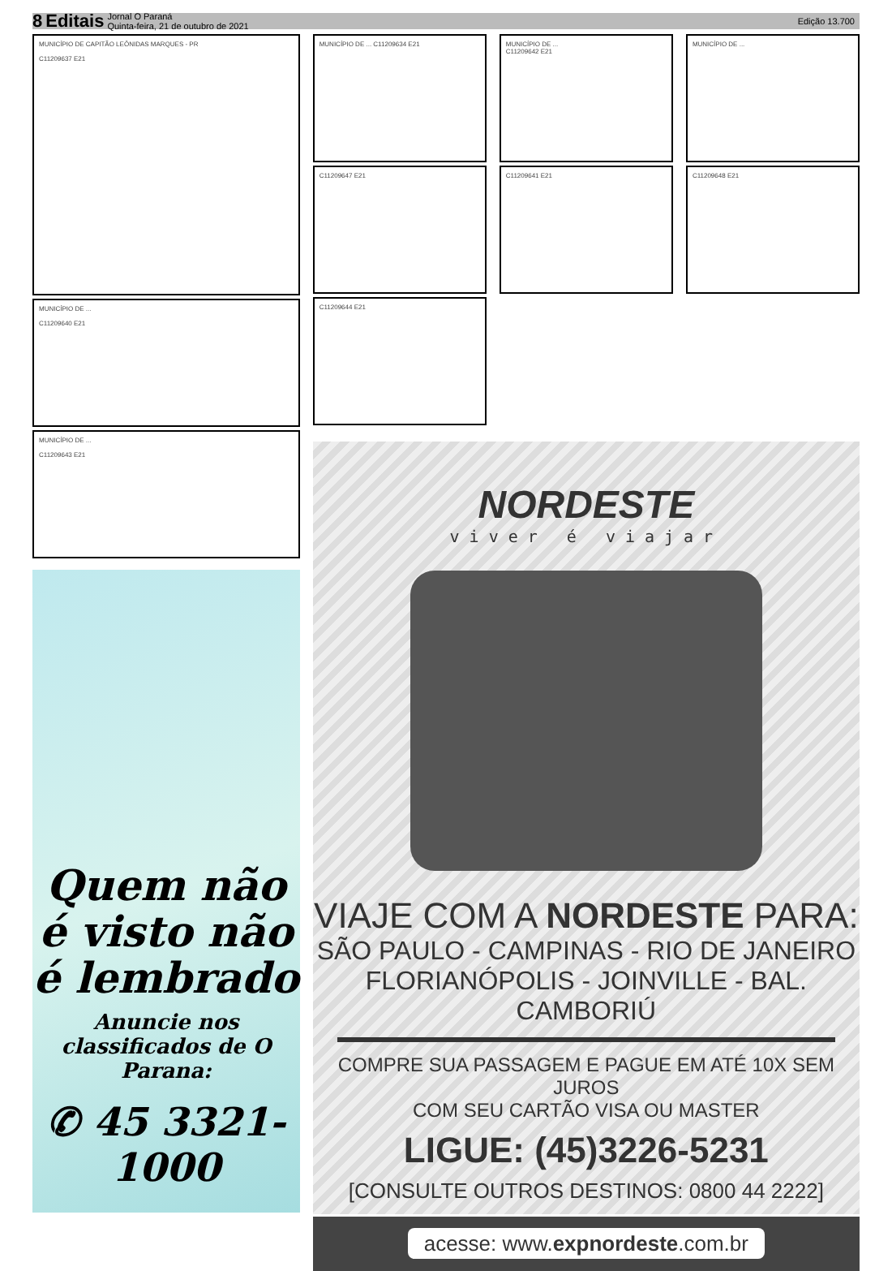8 Editais Jornal O Paraná
Quinta-feira, 21 de outubro de 2021 Edição 13.700
MUNICÍPIO DE CAPITÃO LEÔNIDAS MARQUES - PR
C11209637 E21
MUNICÍPIO DE ...
C11209640 E21
MUNICÍPIO DE ...
C11209643 E21
Quem não é visto não é lembrado
Anuncie nos classificados de O Parana:
✆ 45 3321-1000
MUNICÍPIO DE ... C11209634 E21
MUNICÍPIO DE ...
C11209642 E21
MUNICÍPIO DE ...
C11209647 E21
C11209641 E21
C11209648 E21
C11209644 E21
NORDESTE
viver é viajar
VIAJE COM A NORDESTE PARA:
SÃO PAULO - CAMPINAS - RIO DE JANEIRO
FLORIANÓPOLIS - JOINVILLE - BAL. CAMBORIÚ
COMPRE SUA PASSAGEM E PAGUE EM ATÉ 10X SEM JUROS
COM SEU CARTÃO VISA OU MASTER
LIGUE: (45)3226-5231
[CONSULTE OUTROS DESTINOS: 0800 44 2222]
acesse: www.expnordeste.com.br